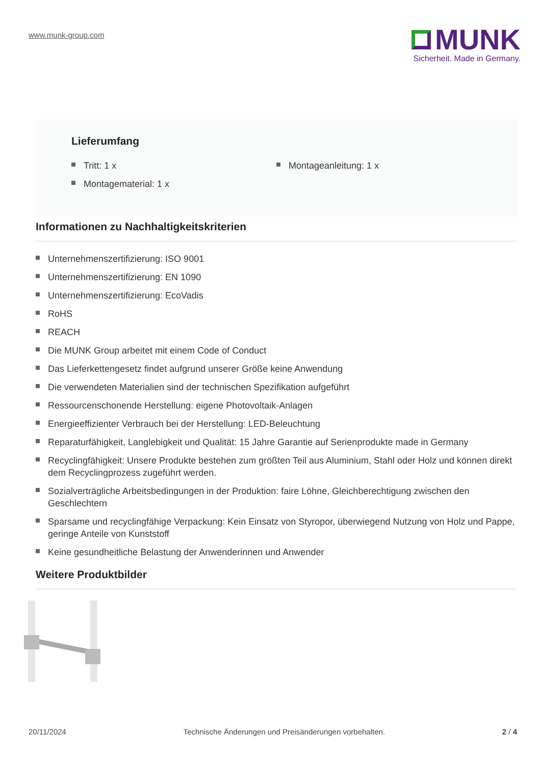www.munk-group.com
MUNK
Sicherheit. Made in Germany.
Lieferumfang
Tritt: 1 x
Montagematerial: 1 x
Montageanleitung: 1 x
Informationen zu Nachhaltigkeitskriterien
Unternehmenszertifizierung: ISO 9001
Unternehmenszertifizierung: EN 1090
Unternehmenszertifizierung: EcoVadis
RoHS
REACH
Die MUNK Group arbeitet mit einem Code of Conduct
Das Lieferkettengesetz findet aufgrund unserer Größe keine Anwendung
Die verwendeten Materialien sind der technischen Spezifikation aufgeführt
Ressourcenschonende Herstellung: eigene Photovoltaik-Anlagen
Energieeffizienter Verbrauch bei der Herstellung: LED-Beleuchtung
Reparaturfähigkeit, Langlebigkeit und Qualität: 15 Jahre Garantie auf Serienprodukte made in Germany
Recyclingfähigkeit: Unsere Produkte bestehen zum größten Teil aus Aluminium, Stahl oder Holz und können direkt dem Recyclingprozess zugeführt werden.
Sozialverträgliche Arbeitsbedingungen in der Produktion: faire Löhne, Gleichberechtigung zwischen den Geschlechtern
Sparsame und recyclingfähige Verpackung: Kein Einsatz von Styropor, überwiegend Nutzung von Holz und Pappe, geringe Anteile von Kunststoff
Keine gesundheitliche Belastung der Anwenderinnen und Anwender
Weitere Produktbilder
20/11/2024 Technische Änderungen und Preisänderungen vorbehalten.
2 / 4